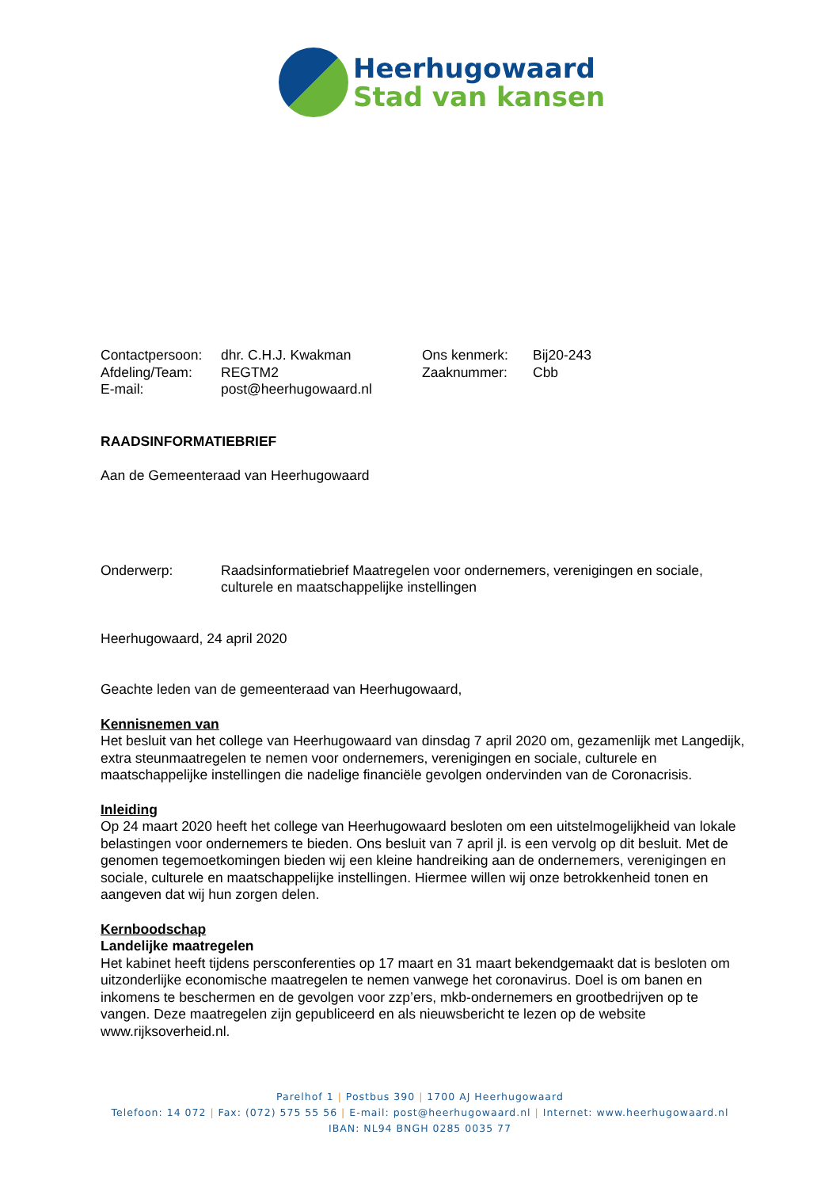Heerhugowaard
Stad van kansen
| Contactpersoon: | dhr. C.H.J. Kwakman | Ons kenmerk: | Bij20-243 |
| Afdeling/Team: | REGTM2 | Zaaknummer: | Cbb |
| E-mail: | post@heerhugowaard.nl | | |
RAADSINFORMATIEBRIEF
Aan de Gemeenteraad van Heerhugowaard
| Onderwerp: | Raadsinformatiebrief Maatregelen voor ondernemers, verenigingen en sociale, culturele en maatschappelijke instellingen |
Heerhugowaard, 24 april 2020
Geachte leden van de gemeenteraad van Heerhugowaard,
Kennisnemen van
Het besluit van het college van Heerhugowaard van dinsdag 7 april 2020 om, gezamenlijk met Langedijk, extra steunmaatregelen te nemen voor ondernemers, verenigingen en sociale, culturele en maatschappelijke instellingen die nadelige financiële gevolgen ondervinden van de Coronacrisis.
Inleiding
Op 24 maart 2020 heeft het college van Heerhugowaard besloten om een uitstelmogelijkheid van lokale belastingen voor ondernemers te bieden. Ons besluit van 7 april jl. is een vervolg op dit besluit. Met de genomen tegemoetkomingen bieden wij een kleine handreiking aan de ondernemers, verenigingen en sociale, culturele en maatschappelijke instellingen. Hiermee willen wij onze betrokkenheid tonen en aangeven dat wij hun zorgen delen.
Kernboodschap
Landelijke maatregelen
Het kabinet heeft tijdens persconferenties op 17 maart en 31 maart bekendgemaakt dat is besloten om uitzonderlijke economische maatregelen te nemen vanwege het coronavirus. Doel is om banen en inkomens te beschermen en de gevolgen voor zzp’ers, mkb-ondernemers en grootbedrijven op te vangen. Deze maatregelen zijn gepubliceerd en als nieuwsbericht te lezen op de website www.rijksoverheid.nl.
Parelhof 1 | Postbus 390 | 1700 AJ Heerhugowaard
Telefoon: 14 072 | Fax: (072) 575 55 56 | E-mail: post@heerhugowaard.nl | Internet: www.heerhugowaard.nl
IBAN: NL94 BNGH 0285 0035 77